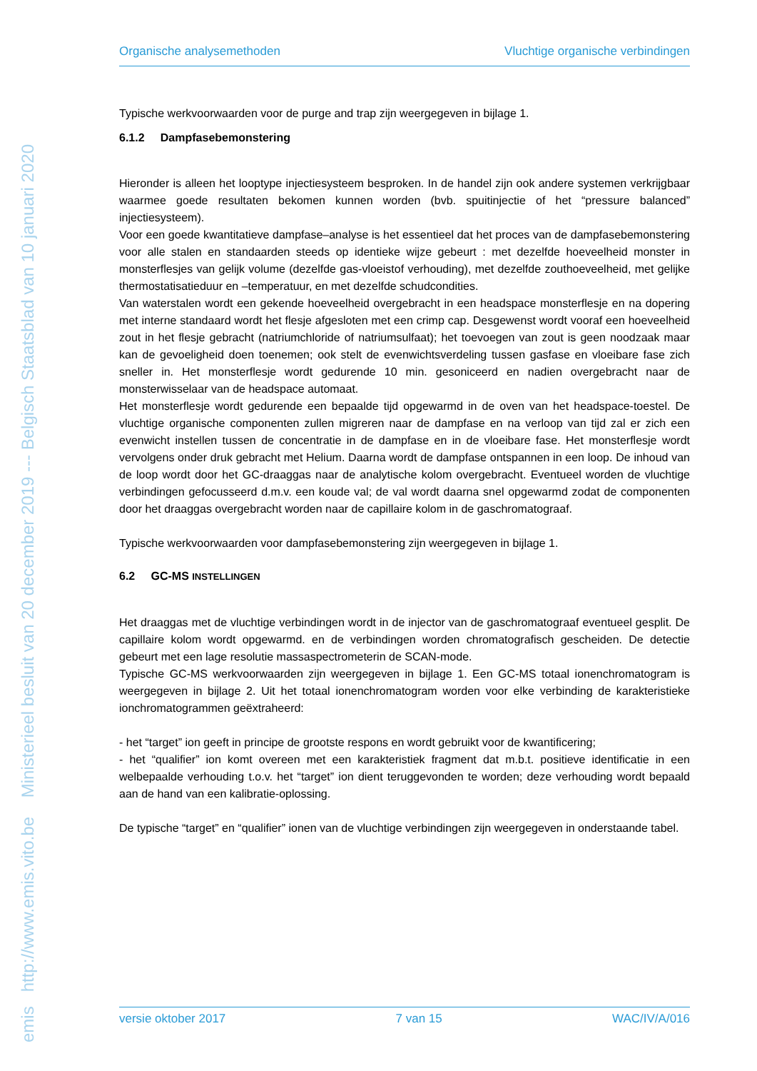emis http://www.emis.vito.be Ministerieel besluit van 20 december 2019 --- Belgisch Staatsblad van 10 januari 2020
Organische analysemethoden Vluchtige organische verbindingen
Typische werkvoorwaarden voor de purge and trap zijn weergegeven in bijlage 1.
6.1.2 Dampfasebemonstering
Hieronder is alleen het looptype injectiesysteem besproken. In de handel zijn ook andere systemen verkrijgbaar waarmee goede resultaten bekomen kunnen worden (bvb. spuitinjectie of het “pressure balanced” injectiesysteem).
Voor een goede kwantitatieve dampfase–analyse is het essentieel dat het proces van de dampfasebemonstering voor alle stalen en standaarden steeds op identieke wijze gebeurt : met dezelfde hoeveelheid monster in monsterflesjes van gelijk volume (dezelfde gas-vloeistof verhouding), met dezelfde zouthoeveelheid, met gelijke thermostatisatieduur en –temperatuur, en met dezelfde schudcondities.
Van waterstalen wordt een gekende hoeveelheid overgebracht in een headspace monsterflesje en na dopering met interne standaard wordt het flesje afgesloten met een crimp cap. Desgewenst wordt vooraf een hoeveelheid zout in het flesje gebracht (natriumchloride of natriumsulfaat); het toevoegen van zout is geen noodzaak maar kan de gevoeligheid doen toenemen; ook stelt de evenwichtsverdeling tussen gasfase en vloeibare fase zich sneller in. Het monsterflesje wordt gedurende 10 min. gesoniceerd en nadien overgebracht naar de monsterwisselaar van de headspace automaat.
Het monsterflesje wordt gedurende een bepaalde tijd opgewarmd in de oven van het headspace-toestel. De vluchtige organische componenten zullen migreren naar de dampfase en na verloop van tijd zal er zich een evenwicht instellen tussen de concentratie in de dampfase en in de vloeibare fase. Het monsterflesje wordt vervolgens onder druk gebracht met Helium. Daarna wordt de dampfase ontspannen in een loop. De inhoud van de loop wordt door het GC-draaggas naar de analytische kolom overgebracht. Eventueel worden de vluchtige verbindingen gefocusseerd d.m.v. een koude val; de val wordt daarna snel opgewarmd zodat de componenten door het draaggas overgebracht worden naar de capillaire kolom in de gaschromatograaf.
Typische werkvoorwaarden voor dampfasebemonstering zijn weergegeven in bijlage 1.
6.2 GC-MS INSTELLINGEN
Het draaggas met de vluchtige verbindingen wordt in de injector van de gaschromatograaf eventueel gesplit. De capillaire kolom wordt opgewarmd. en de verbindingen worden chromatografisch gescheiden. De detectie gebeurt met een lage resolutie massaspectrometerin de SCAN-mode.
Typische GC-MS werkvoorwaarden zijn weergegeven in bijlage 1. Een GC-MS totaal ionenchromatogram is weergegeven in bijlage 2. Uit het totaal ionenchromatogram worden voor elke verbinding de karakteristieke ionchromatogrammen geëxtraheerd:
- het “target” ion geeft in principe de grootste respons en wordt gebruikt voor de kwantificering;
- het “qualifier” ion komt overeen met een karakteristiek fragment dat m.b.t. positieve identificatie in een welbepaalde verhouding t.o.v. het “target” ion dient teruggevonden te worden; deze verhouding wordt bepaald aan de hand van een kalibratie-oplossing.
De typische “target” en “qualifier” ionen van de vluchtige verbindingen zijn weergegeven in onderstaande tabel.
versie oktober 2017 7 van 15 WAC/IV/A/016